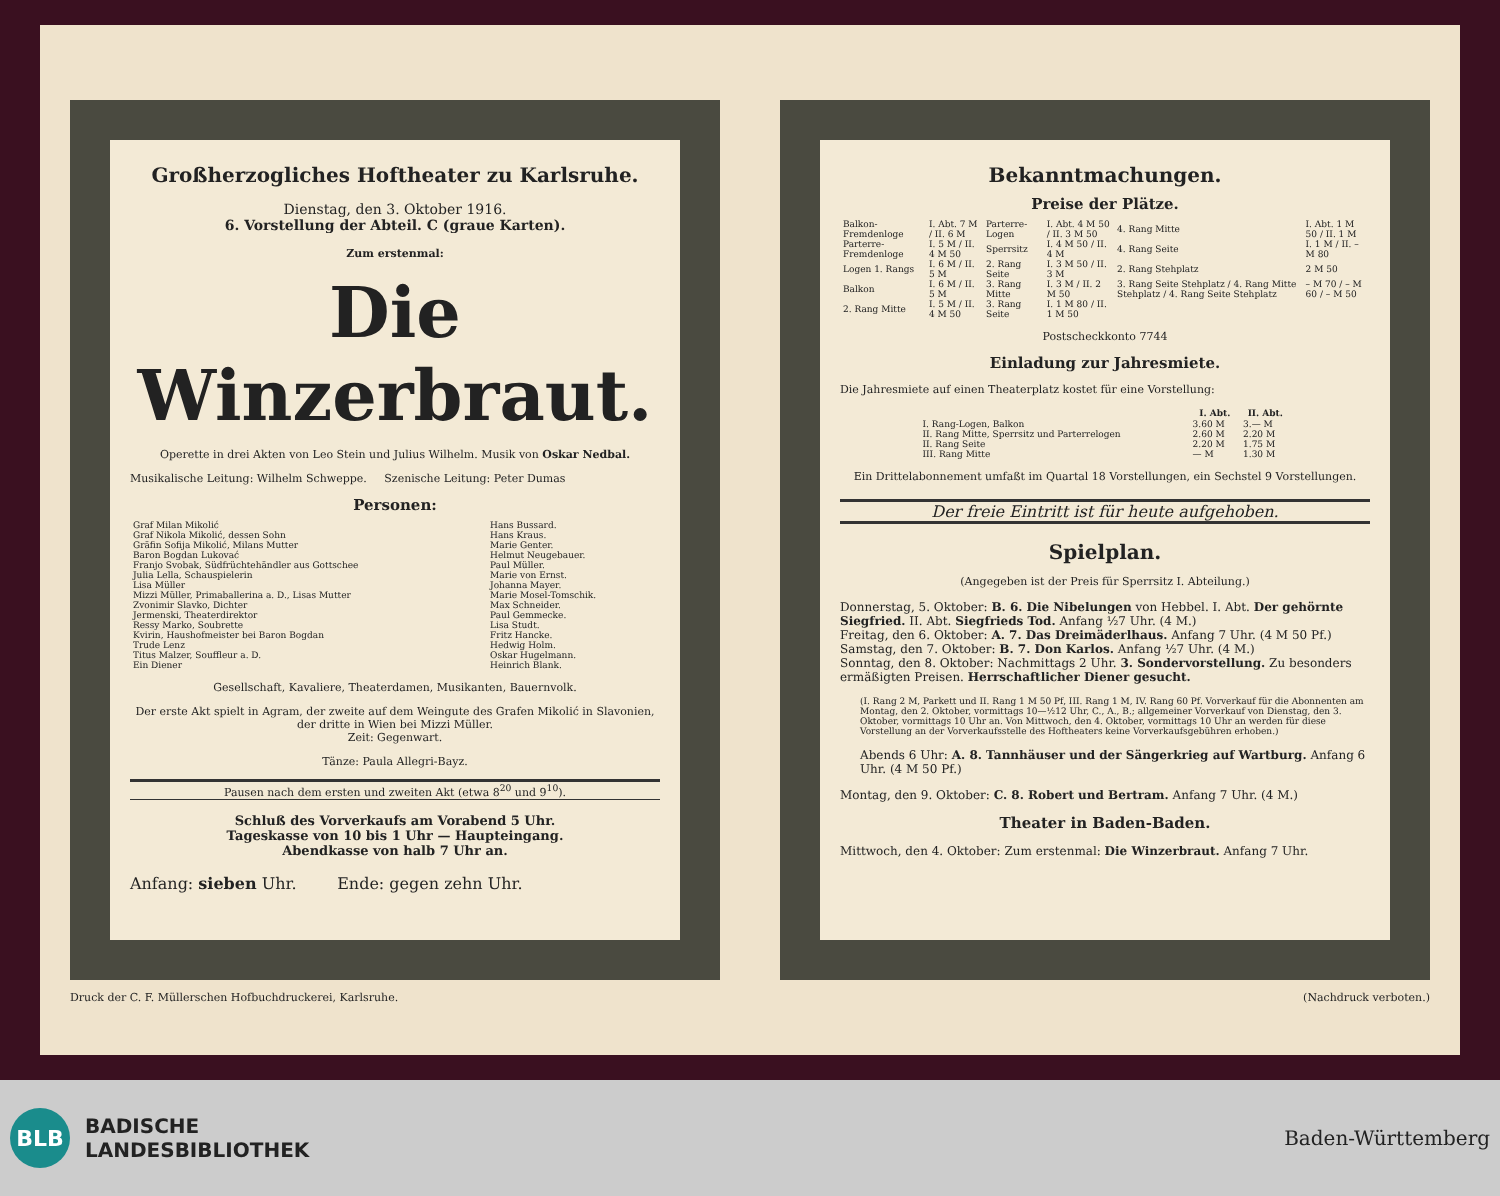Großherzogliches Hoftheater zu Karlsruhe.
Dienstag, den 3. Oktober 1916.
6. Vorstellung der Abteil. C (graue Karten).
Zum erstenmal:
Die Winzerbraut.
Operette in drei Akten von Leo Stein und Julius Wilhelm. Musik von Oskar Nedbal.
Musikalische Leitung: Wilhelm Schweppe. Szenische Leitung: Peter Dumas
Personen:
| Graf Milan Mikolić | Hans Bussard. |
| Graf Nikola Mikolić, dessen Sohn | Hans Kraus. |
| Gräfin Sofija Mikolić, Milans Mutter | Marie Genter. |
| Baron Bogdan Lukovać | Helmut Neugebauer. |
| Franjo Svobak, Südfrüchtehändler aus Gottschee | Paul Müller. |
| Julia Lella, Schauspielerin | Marie von Ernst. |
| Lisa Müller | Johanna Mayer. |
| Mizzi Müller, Primaballerina a. D., Lisas Mutter | Marie Mosel-Tomschik. |
| Zvonimir Slavko, Dichter | Max Schneider. |
| Jermenski, Theaterdirektor | Paul Gemmecke. |
| Ressy Marko, Soubrette | Lisa Studt. |
| Kvirin, Haushofmeister bei Baron Bogdan | Fritz Hancke. |
| Trude Lenz | Hedwig Holm. |
| Titus Malzer, Souffleur a. D. | Oskar Hugelmann. |
| Ein Diener | Heinrich Blank. |
Gesellschaft, Kavaliere, Theaterdamen, Musikanten, Bauernvolk.
Der erste Akt spielt in Agram, der zweite auf dem Weingute des Grafen Mikolić in Slavonien, der dritte in Wien bei Mizzi Müller.
Zeit: Gegenwart.
Tänze: Paula Allegri-Bayz.
Pausen nach dem ersten und zweiten Akt (etwa 8<sup>20</sup> und 9<sup>10</sup>).
Schluß des Vorverkaufs am Vorabend 5 Uhr.
Tageskasse von 10 bis 1 Uhr — Haupteingang.
Abendkasse von halb 7 Uhr an.
Anfang: sieben Uhr. Ende: gegen zehn Uhr.
Druck der C. F. Müllerschen Hofbuchdruckerei, Karlsruhe.
Bekanntmachungen.
Preise der Plätze.
| Balkon-Fremdenloge | I. Abt. 7 M / II. 6 M | Parterre-Logen | I. Abt. 4 M 50 / II. 3 M 50 | 4. Rang Mitte | I. Abt. 1 M 50 / II. 1 M |
| Parterre-Fremdenloge | I. 5 M / II. 4 M 50 | Sperrsitz | I. 4 M 50 / II. 4 M | 4. Rang Seite | I. 1 M / II. – M 80 |
| Logen 1. Rangs | I. 6 M / II. 5 M | 2. Rang Seite | I. 3 M 50 / II. 3 M | 2. Rang Stehplatz | 2 M 50 |
| Balkon | I. 6 M / II. 5 M | 3. Rang Mitte | I. 3 M / II. 2 M 50 | 3. Rang Seite Stehplatz / 4. Rang Mitte Stehplatz / 4. Rang Seite Stehplatz | – M 70 / – M 60 / – M 50 |
| 2. Rang Mitte | I. 5 M / II. 4 M 50 | 3. Rang Seite | I. 1 M 80 / II. 1 M 50 | | |
Postscheckkonto 7744
Einladung zur Jahresmiete.
Die Jahresmiete auf einen Theaterplatz kostet für eine Vorstellung:
| | I. Abt. | II. Abt. |
| --- | --- | --- |
| I. Rang-Logen, Balkon | 3.60 M | 3.— M |
| II. Rang Mitte, Sperrsitz und Parterrelogen | 2.60 M | 2.20 M |
| II. Rang Seite | 2.20 M | 1.75 M |
| III. Rang Mitte | — M | 1.30 M |
Ein Drittelabonnement umfaßt im Quartal 18 Vorstellungen, ein Sechstel 9 Vorstellungen.
Der freie Eintritt ist für heute aufgehoben.
Spielplan.
(Angegeben ist der Preis für Sperrsitz I. Abteilung.)
Donnerstag, 5. Oktober: B. 6. Die Nibelungen von Hebbel. I. Abt. Der gehörnte Siegfried. II. Abt. Siegfrieds Tod. Anfang ½7 Uhr. (4 M.)
Freitag, den 6. Oktober: A. 7. Das Dreimäderlhaus. Anfang 7 Uhr. (4 M 50 Pf.)
Samstag, den 7. Oktober: B. 7. Don Karlos. Anfang ½7 Uhr. (4 M.)
Sonntag, den 8. Oktober: Nachmittags 2 Uhr. 3. Sondervorstellung. Zu besonders ermäßigten Preisen. Herrschaftlicher Diener gesucht.
(I. Rang 2 M, Parkett und II. Rang 1 M 50 Pf, III. Rang 1 M, IV. Rang 60 Pf. Vorverkauf für die Abonnenten am Montag, den 2. Oktober, vormittags 10—½12 Uhr, C., A., B.; allgemeiner Vorverkauf von Dienstag, den 3. Oktober, vormittags 10 Uhr an. Von Mittwoch, den 4. Oktober, vormittags 10 Uhr an werden für diese Vorstellung an der Vorverkaufsstelle des Hoftheaters keine Vorverkaufsgebühren erhoben.)
Abends 6 Uhr: A. 8. Tannhäuser und der Sängerkrieg auf Wartburg. Anfang 6 Uhr. (4 M 50 Pf.)
Montag, den 9. Oktober: C. 8. Robert und Bertram. Anfang 7 Uhr. (4 M.)
Theater in Baden-Baden.
Mittwoch, den 4. Oktober: Zum erstenmal: Die Winzerbraut. Anfang 7 Uhr.
(Nachdruck verboten.)
BLB
BADISCHE
LANDESBIBLIOTHEK
Baden-Württemberg